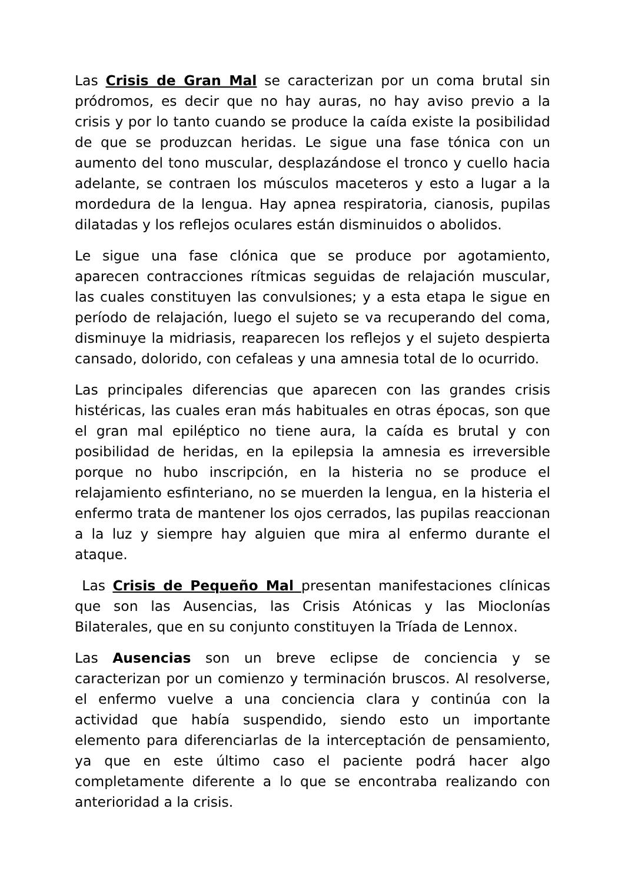Las Crisis de Gran Mal se caracterizan por un coma brutal sin pródromos, es decir que no hay auras, no hay aviso previo a la crisis y por lo tanto cuando se produce la caída existe la posibilidad de que se produzcan heridas. Le sigue una fase tónica con un aumento del tono muscular, desplazándose el tronco y cuello hacia adelante, se contraen los músculos maceteros y esto a lugar a la mordedura de la lengua. Hay apnea respiratoria, cianosis, pupilas dilatadas y los reflejos oculares están disminuidos o abolidos.
Le sigue una fase clónica que se produce por agotamiento, aparecen contracciones rítmicas seguidas de relajación muscular, las cuales constituyen las convulsiones; y a esta etapa le sigue en período de relajación, luego el sujeto se va recuperando del coma, disminuye la midriasis, reaparecen los reflejos y el sujeto despierta cansado, dolorido, con cefaleas y una amnesia total de lo ocurrido.
Las principales diferencias que aparecen con las grandes crisis histéricas, las cuales eran más habituales en otras épocas, son que el gran mal epiléptico no tiene aura, la caída es brutal y con posibilidad de heridas, en la epilepsia la amnesia es irreversible porque no hubo inscripción, en la histeria no se produce el relajamiento esfinteriano, no se muerden la lengua, en la histeria el enfermo trata de mantener los ojos cerrados, las pupilas reaccionan a la luz y siempre hay alguien que mira al enfermo durante el ataque.
Las Crisis de Pequeño Mal presentan manifestaciones clínicas que son las Ausencias, las Crisis Atónicas y las Mioclonías Bilaterales, que en su conjunto constituyen la Tríada de Lennox.
Las Ausencias son un breve eclipse de conciencia y se caracterizan por un comienzo y terminación bruscos. Al resolverse, el enfermo vuelve a una conciencia clara y continúa con la actividad que había suspendido, siendo esto un importante elemento para diferenciarlas de la interceptación de pensamiento, ya que en este último caso el paciente podrá hacer algo completamente diferente a lo que se encontraba realizando con anterioridad a la crisis.